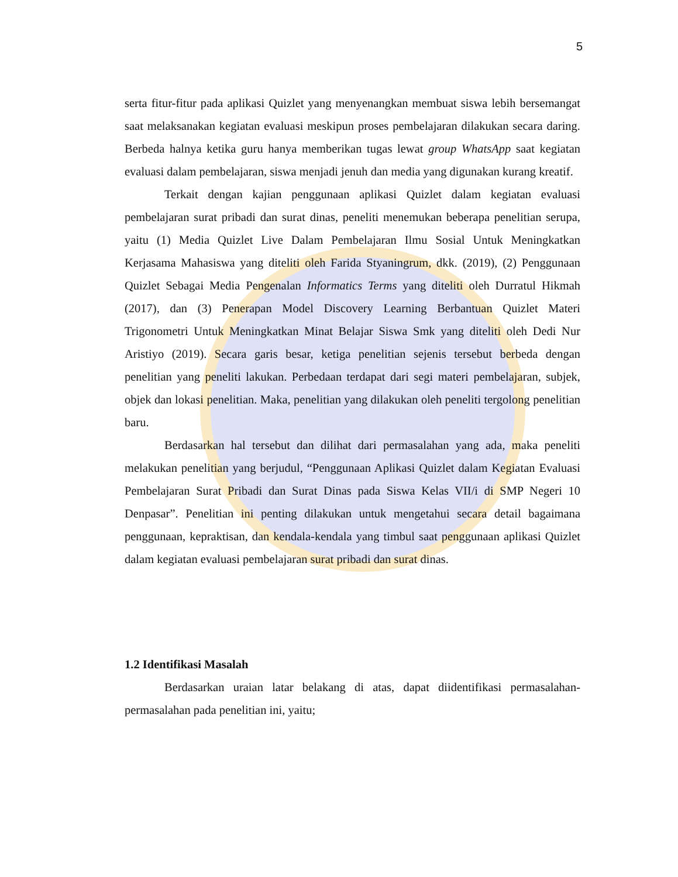5
serta fitur-fitur pada aplikasi Quizlet yang menyenangkan membuat siswa lebih bersemangat saat melaksanakan kegiatan evaluasi meskipun proses pembelajaran dilakukan secara daring. Berbeda halnya ketika guru hanya memberikan tugas lewat group WhatsApp saat kegiatan evaluasi dalam pembelajaran, siswa menjadi jenuh dan media yang digunakan kurang kreatif.
Terkait dengan kajian penggunaan aplikasi Quizlet dalam kegiatan evaluasi pembelajaran surat pribadi dan surat dinas, peneliti menemukan beberapa penelitian serupa, yaitu (1) Media Quizlet Live Dalam Pembelajaran Ilmu Sosial Untuk Meningkatkan Kerjasama Mahasiswa yang diteliti oleh Farida Styaningrum, dkk. (2019), (2) Penggunaan Quizlet Sebagai Media Pengenalan Informatics Terms yang diteliti oleh Durratul Hikmah (2017), dan (3) Penerapan Model Discovery Learning Berbantuan Quizlet Materi Trigonometri Untuk Meningkatkan Minat Belajar Siswa Smk yang diteliti oleh Dedi Nur Aristiyo (2019). Secara garis besar, ketiga penelitian sejenis tersebut berbeda dengan penelitian yang peneliti lakukan. Perbedaan terdapat dari segi materi pembelajaran, subjek, objek dan lokasi penelitian. Maka, penelitian yang dilakukan oleh peneliti tergolong penelitian baru.
Berdasarkan hal tersebut dan dilihat dari permasalahan yang ada, maka peneliti melakukan penelitian yang berjudul, “Penggunaan Aplikasi Quizlet dalam Kegiatan Evaluasi Pembelajaran Surat Pribadi dan Surat Dinas pada Siswa Kelas VII/i di SMP Negeri 10 Denpasar”. Penelitian ini penting dilakukan untuk mengetahui secara detail bagaimana penggunaan, kepraktisan, dan kendala-kendala yang timbul saat penggunaan aplikasi Quizlet dalam kegiatan evaluasi pembelajaran surat pribadi dan surat dinas.
1.2 Identifikasi Masalah
Berdasarkan uraian latar belakang di atas, dapat diidentifikasi permasalahan-permasalahan pada penelitian ini, yaitu;